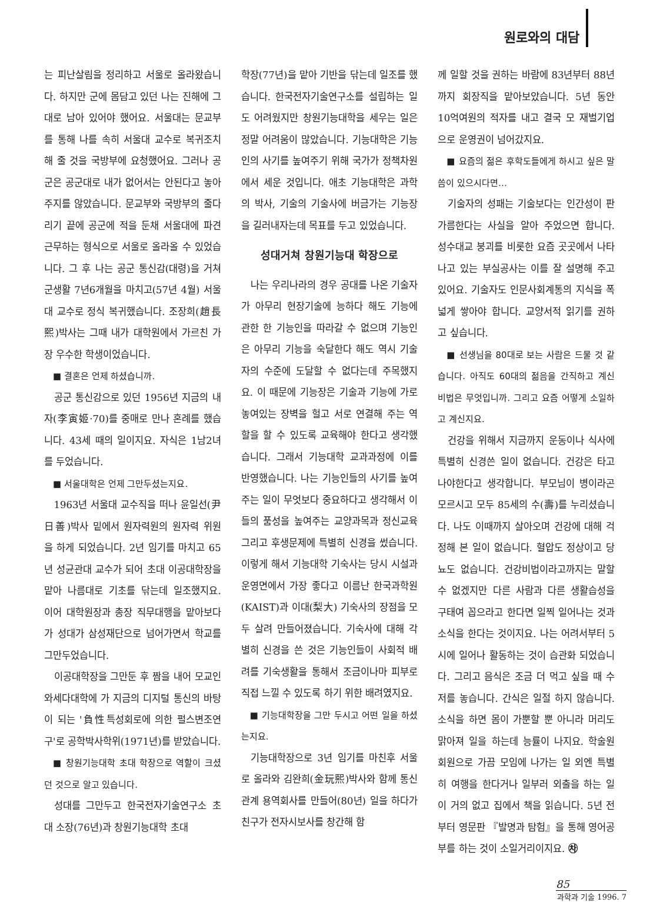원로와의 대담
는 피난살림을 정리하고 서울로 올라왔습니다. 하지만 군에 몸담고 있던 나는 진해에 그대로 남아 있어야 했어요. 서울대는 문교부를 통해 나를 속히 서울대 교수로 복귀조치해 줄 것을 국방부에 요청했어요. 그러나 공군은 공군대로 내가 없어서는 안된다고 놓아주지를 않았습니다. 문교부와 국방부의 줄다리기 끝에 공군에 적을 둔채 서울대에 파견근무하는 형식으로 서울로 올라올 수 있었습니다. 그 후 나는 공군 통신감(대령)을 거쳐 군생활 7년6개월을 마치고(57년 4월) 서울대 교수로 정식 복귀했습니다. 조장희(趙長熙)박사는 그때 내가 대학원에서 가르친 가장 우수한 학생이었습니다.
■ 결혼은 언제 하셨습니까.
공군 통신감으로 있던 1956년 지금의 내자(李寅姬·70)를 중매로 만나 혼례를 했습니다. 43세 때의 일이지요. 자식은 1남2녀를 두었습니다.
■ 서울대학은 언제 그만두셨는지요.
1963년 서울대 교수직을 떠나 윤일선(尹日善)박사 밑에서 원자력원의 원자력 위원을 하게 되었습니다. 2년 임기를 마치고 65년 성균관대 교수가 되어 초대 이공대학장을 맡아 나름대로 기초를 닦는데 일조했지요. 이어 대학원장과 총장 직무대행을 맡아보다가 성대가 삼성재단으로 넘어가면서 학교를 그만두었습니다.
이공대학장을 그만둔 후 짬을 내어 모교인 와세다대학에 가 지금의 디지털 통신의 바탕이 되는 '負性특성회로에 의한 펄스변조연구'로 공학박사학위(1971년)를 받았습니다.
■ 창원기능대학 초대 학장으로 역할이 크셨던 것으로 알고 있습니다.
성대를 그만두고 한국전자기술연구소 초대 소장(76년)과 창원기능대학 초대
학장(77년)을 맡아 기반을 닦는데 일조를 했습니다. 한국전자기술연구소를 설립하는 일도 어려웠지만 창원기능대학을 세우는 일은 정말 어려움이 많았습니다. 기능대학은 기능인의 사기를 높여주기 위해 국가가 정책차원에서 세운 것입니다. 애초 기능대학은 과학의 박사, 기술의 기술사에 버금가는 기능장을 길러내자는데 목표를 두고 있었습니다.
성대거쳐 창원기능대 학장으로
나는 우리나라의 경우 공대를 나온 기술자가 아무리 현장기술에 능하다 해도 기능에 관한 한 기능인을 따라갈 수 없으며 기능인은 아무리 기능을 숙달한다 해도 역시 기술자의 수준에 도달할 수 없다는데 주목했지요. 이 때문에 기능장은 기술과 기능에 가로 놓여있는 장벽을 헐고 서로 연결해 주는 역할을 할 수 있도록 교육해야 한다고 생각했습니다. 그래서 기능대학 교과과정에 이를 반영했습니다. 나는 기능인들의 사기를 높여주는 일이 무엇보다 중요하다고 생각해서 이들의 품성을 높여주는 교양과목과 정신교육 그리고 후생문제에 특별히 신경을 썼습니다. 이렇게 해서 기능대학 기숙사는 당시 시설과 운영면에서 가장 좋다고 이름난 한국과학원(KAIST)과 이대(梨大) 기숙사의 장점을 모두 살려 만들어졌습니다. 기숙사에 대해 각별히 신경을 쓴 것은 기능인들이 사회적 배려를 기숙생활을 통해서 조금이나마 피부로 직접 느낄 수 있도록 하기 위한 배려였지요.
■ 기능대학장을 그만 두시고 어떤 일을 하셨는지요.
기능대학장으로 3년 임기를 마친후 서울로 올라와 김완희(金玩熙)박사와 함께 통신관계 용역회사를 만들어(80년) 일을 하다가 친구가 전자시보사를 창간해 함
께 일할 것을 권하는 바람에 83년부터 88년까지 회장직을 맡아보았습니다. 5년 동안 10억여원의 적자를 내고 결국 모 재벌기업으로 운영권이 넘어갔지요.
■ 요즘의 젊은 후학도들에게 하시고 싶은 말씀이 있으시다면…
기술자의 성패는 기술보다는 인간성이 판가름한다는 사실을 알아 주었으면 합니다. 성수대교 붕괴를 비롯한 요즘 곳곳에서 나타나고 있는 부실공사는 이를 잘 설명해 주고 있어요. 기술자도 인문사회계통의 지식을 폭넓게 쌓아야 합니다. 교양서적 읽기를 권하고 싶습니다.
■ 선생님을 80대로 보는 사람은 드물 것 같습니다. 아직도 60대의 젊음을 간직하고 계신 비법은 무엇입니까. 그리고 요즘 어떻게 소일하고 계신지요.
건강을 위해서 지금까지 운동이나 식사에 특별히 신경쓴 일이 없습니다. 건강은 타고 나야한다고 생각합니다. 부모님이 병이라곤 모르시고 모두 85세의 수(壽)를 누리셨습니다. 나도 이때까지 살아오며 건강에 대해 걱정해 본 일이 없습니다. 혈압도 정상이고 당뇨도 없습니다. 건강비법이라고까지는 말할 수 없겠지만 다른 사람과 다른 생활습성을 구태여 꼽으라고 한다면 일찍 일어나는 것과 소식을 한다는 것이지요. 나는 어려서부터 5시에 일어나 활동하는 것이 습관화 되었습니다. 그리고 음식은 조금 더 먹고 싶을 때 수저를 놓습니다. 간식은 일절 하지 않습니다. 소식을 하면 몸이 가뿐할 뿐 아니라 머리도 맑아져 일을 하는데 능률이 나지요. 학술원 회원으로 가끔 모임에 나가는 일 외엔 특별히 여행을 한다거나 일부러 외출을 하는 일이 거의 없고 집에서 책을 읽습니다. 5년 전부터 영문판 『발명과 탐험』을 통해 영어공부를 하는 것이 소일거리이지요. ㉷
85
과학과 기술 1996. 7